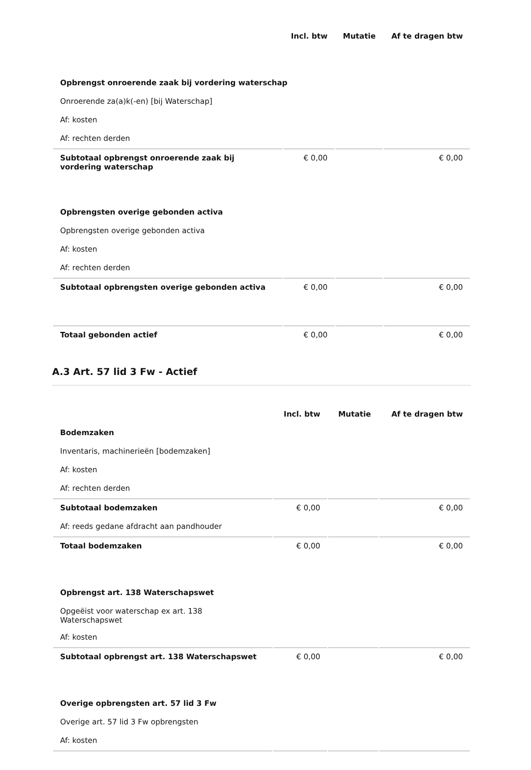| | Incl. btw | Mutatie | Af te dragen btw |
| Opbrengst onroerende zaak bij vordering waterschap | | | |
| Onroerende za(a)k(-en) [bij Waterschap] | | | |
| Af: kosten | | | |
| Af: rechten derden | | | |
| Subtotaal opbrengst onroerende zaak bij vordering waterschap | € 0,00 | | € 0,00 |
| Opbrengsten overige gebonden activa | | | |
| Opbrengsten overige gebonden activa | | | |
| Af: kosten | | | |
| Af: rechten derden | | | |
| Subtotaal opbrengsten overige gebonden activa | € 0,00 | | € 0,00 |
| Totaal gebonden actief | € 0,00 | | € 0,00 |
A.3 Art. 57 lid 3 Fw - Actief
| | Incl. btw | Mutatie | Af te dragen btw |
| Bodemzaken | | | |
| Inventaris, machinerieën [bodemzaken] | | | |
| Af: kosten | | | |
| Af: rechten derden | | | |
| Subtotaal bodemzaken | € 0,00 | | € 0,00 |
| Af: reeds gedane afdracht aan pandhouder | | | |
| Totaal bodemzaken | € 0,00 | | € 0,00 |
| Opbrengst art. 138 Waterschapswet | | | |
| Opgeëist voor waterschap ex art. 138 Waterschapswet | | | |
| Af: kosten | | | |
| Subtotaal opbrengst art. 138 Waterschapswet | € 0,00 | | € 0,00 |
| Overige opbrengsten art. 57 lid 3 Fw | | | |
| Overige art. 57 lid 3 Fw opbrengsten | | | |
| Af: kosten | | | |